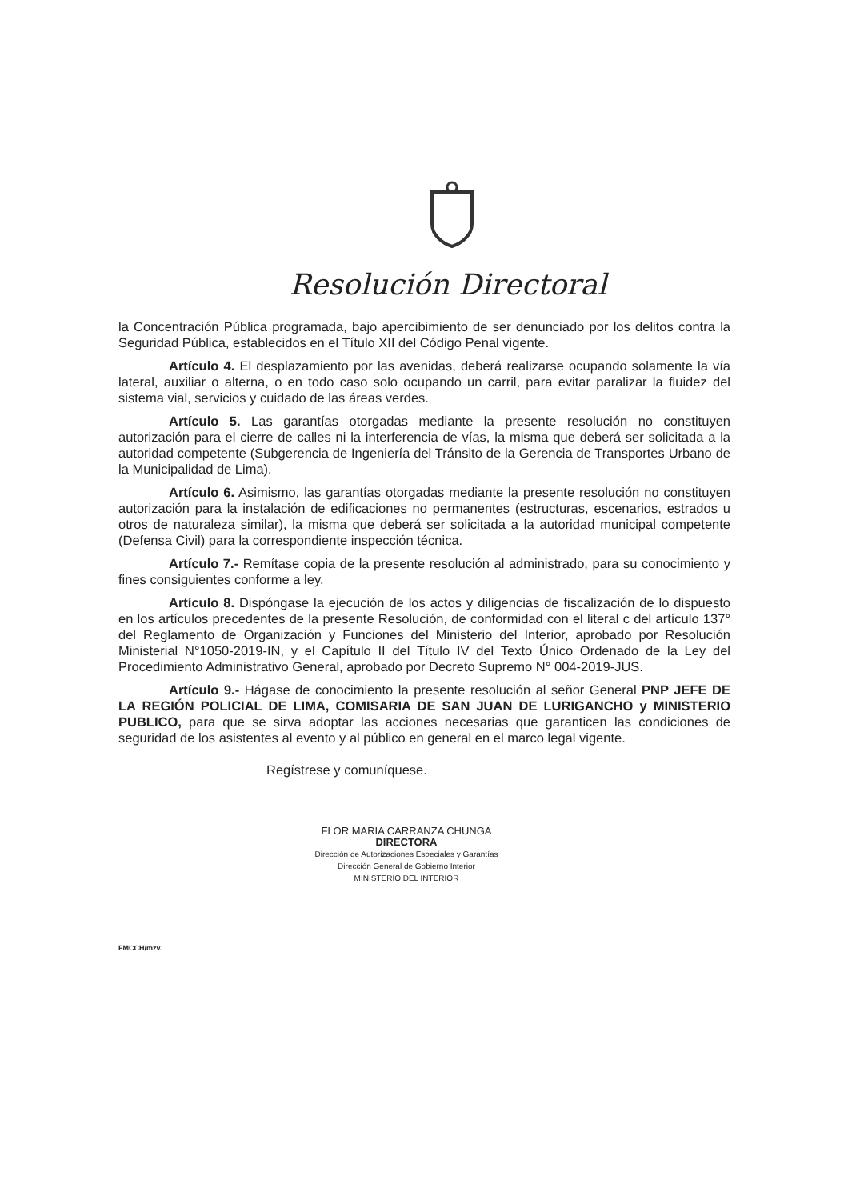Resolución Directoral
la Concentración Pública programada, bajo apercibimiento de ser denunciado por los delitos contra la Seguridad Pública, establecidos en el Título XII del Código Penal vigente.
Artículo 4. El desplazamiento por las avenidas, deberá realizarse ocupando solamente la vía lateral, auxiliar o alterna, o en todo caso solo ocupando un carril, para evitar paralizar la fluidez del sistema vial, servicios y cuidado de las áreas verdes.
Artículo 5. Las garantías otorgadas mediante la presente resolución no constituyen autorización para el cierre de calles ni la interferencia de vías, la misma que deberá ser solicitada a la autoridad competente (Subgerencia de Ingeniería del Tránsito de la Gerencia de Transportes Urbano de la Municipalidad de Lima).
Artículo 6. Asimismo, las garantías otorgadas mediante la presente resolución no constituyen autorización para la instalación de edificaciones no permanentes (estructuras, escenarios, estrados u otros de naturaleza similar), la misma que deberá ser solicitada a la autoridad municipal competente (Defensa Civil) para la correspondiente inspección técnica.
Artículo 7.- Remítase copia de la presente resolución al administrado, para su conocimiento y fines consiguientes conforme a ley.
Artículo 8. Dispóngase la ejecución de los actos y diligencias de fiscalización de lo dispuesto en los artículos precedentes de la presente Resolución, de conformidad con el literal c del artículo 137° del Reglamento de Organización y Funciones del Ministerio del Interior, aprobado por Resolución Ministerial N°1050-2019-IN, y el Capítulo II del Título IV del Texto Único Ordenado de la Ley del Procedimiento Administrativo General, aprobado por Decreto Supremo N° 004-2019-JUS.
Artículo 9.- Hágase de conocimiento la presente resolución al señor General PNP JEFE DE LA REGIÓN POLICIAL DE LIMA, COMISARIA DE SAN JUAN DE LURIGANCHO y MINISTERIO PUBLICO, para que se sirva adoptar las acciones necesarias que garanticen las condiciones de seguridad de los asistentes al evento y al público en general en el marco legal vigente.
Regístrese y comuníquese.
FLOR MARIA CARRANZA CHUNGA
DIRECTORA
Dirección de Autorizaciones Especiales y Garantías
Dirección General de Gobierno Interior
MINISTERIO DEL INTERIOR
FMCCH/mzv.